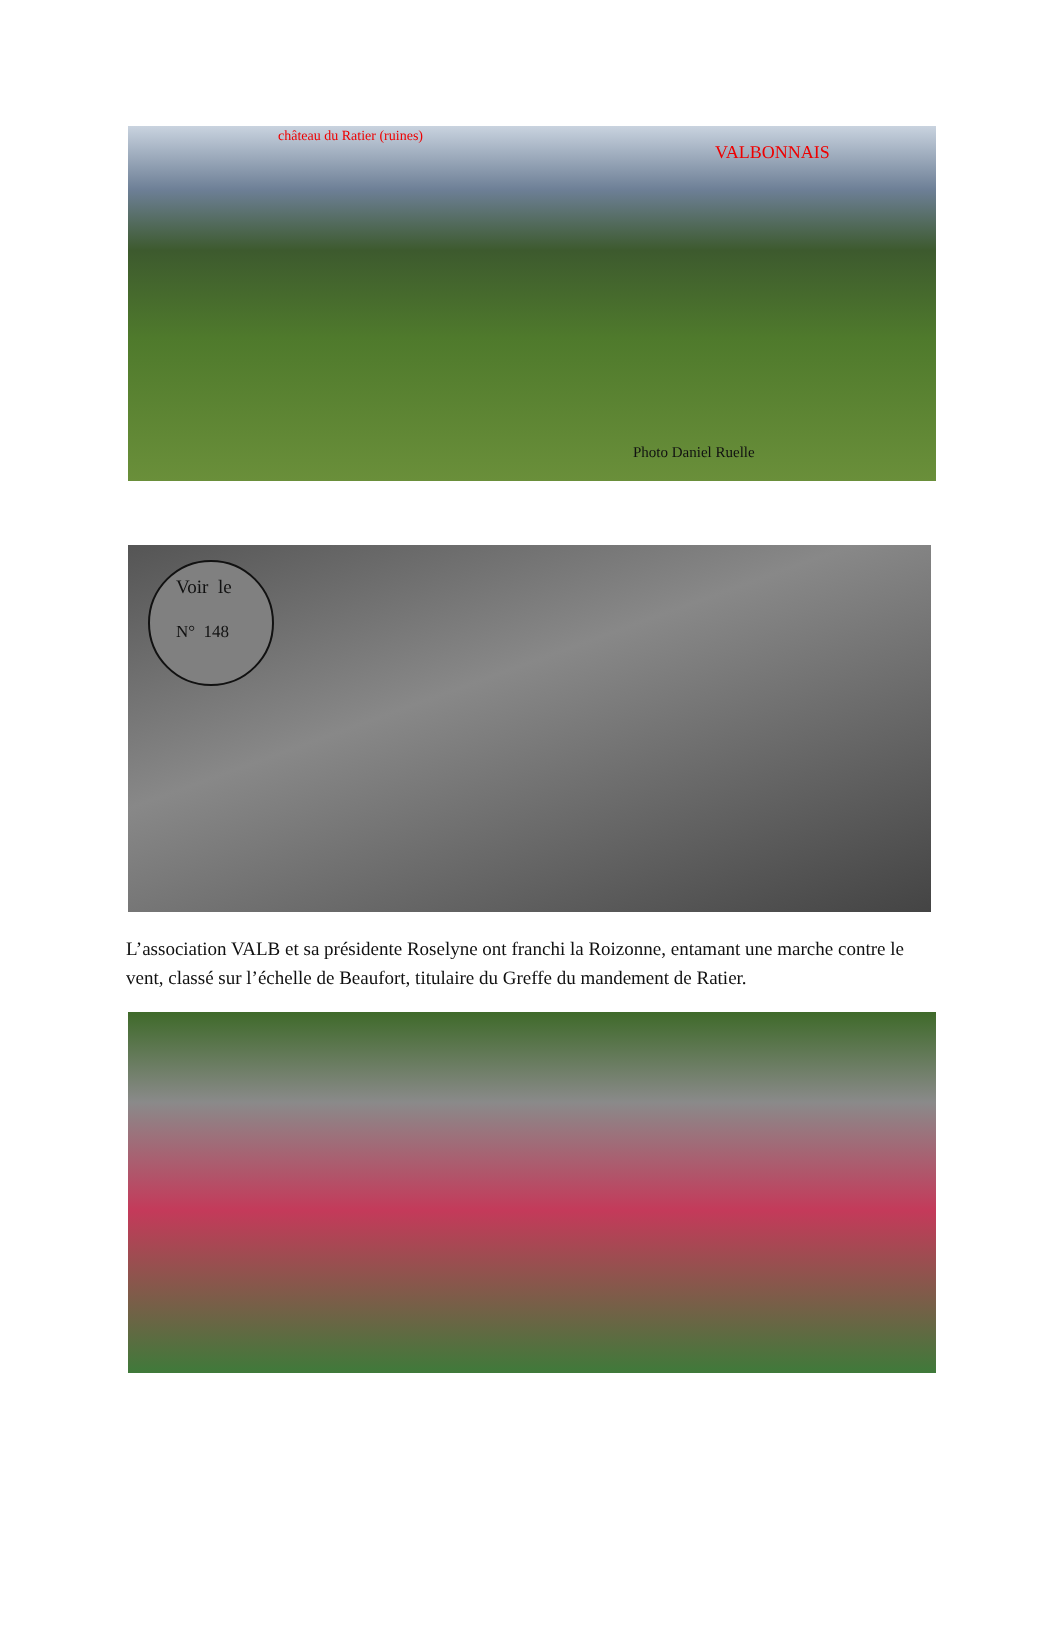château du Ratier (ruines)
VALBONNAIS
Photo Daniel Ruelle
Voir le
N° 148
L’association VALB et sa présidente Roselyne ont franchi la Roizonne, entamant une marche contre le vent, classé sur l’échelle de Beaufort, titulaire du Greffe du mandement de Ratier.